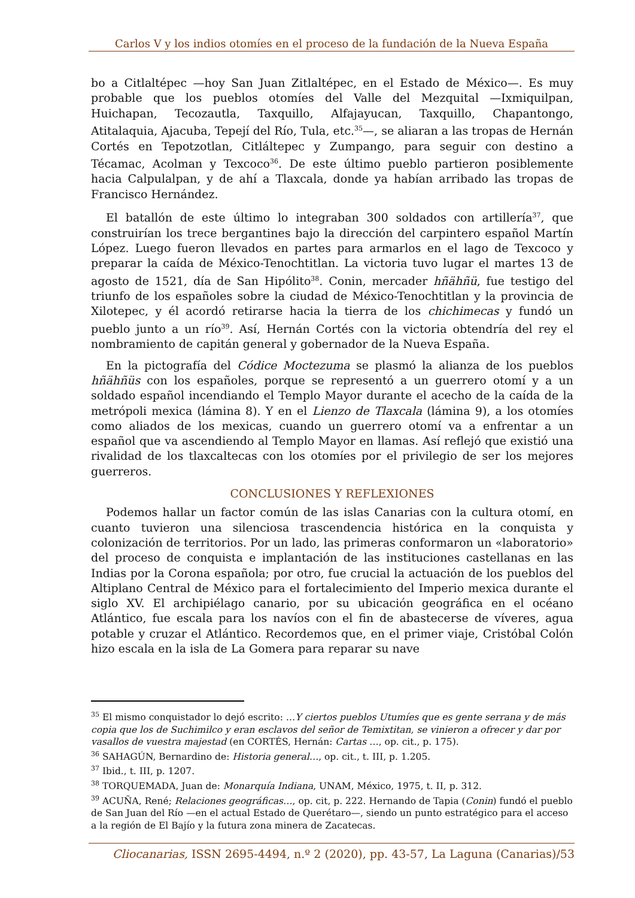Carlos V y los indios otomíes en el proceso de la fundación de la Nueva España
bo a Citlaltépec —hoy San Juan Zitlaltépec, en el Estado de México—. Es muy probable que los pueblos otomíes del Valle del Mezquital —Ixmiquilpan, Huichapan, Tecozautla, Taxquillo, Alfajayucan, Taxquillo, Chapantongo, Atitalaquia, Ajacuba, Tepejí del Río, Tula, etc.<sup>35</sup>—, se aliaran a las tropas de Hernán Cortés en Tepotzotlan, Citláltepec y Zumpango, para seguir con destino a Técamac, Acolman y Texcoco<sup>36</sup>. De este último pueblo partieron posiblemente hacia Calpulalpan, y de ahí a Tlaxcala, donde ya habían arribado las tropas de Francisco Hernández.
El batallón de este último lo integraban 300 soldados con artillería<sup>37</sup>, que construirían los trece bergantines bajo la dirección del carpintero español Martín López. Luego fueron llevados en partes para armarlos en el lago de Texcoco y preparar la caída de México-Tenochtitlan. La victoria tuvo lugar el martes 13 de agosto de 1521, día de San Hipólito<sup>38</sup>. Conin, mercader hñähñü, fue testigo del triunfo de los españoles sobre la ciudad de México-Tenochtitlan y la provincia de Xilotepec, y él acordó retirarse hacia la tierra de los chichimecas y fundó un pueblo junto a un río<sup>39</sup>. Así, Hernán Cortés con la victoria obtendría del rey el nombramiento de capitán general y gobernador de la Nueva España.
En la pictografía del Códice Moctezuma se plasmó la alianza de los pueblos hñähñüs con los españoles, porque se representó a un guerrero otomí y a un soldado español incendiando el Templo Mayor durante el acecho de la caída de la metrópoli mexica (lámina 8). Y en el Lienzo de Tlaxcala (lámina 9), a los otomíes como aliados de los mexicas, cuando un guerrero otomí va a enfrentar a un español que va ascendiendo al Templo Mayor en llamas. Así reflejó que existió una rivalidad de los tlaxcaltecas con los otomíes por el privilegio de ser los mejores guerreros.
CONCLUSIONES Y REFLEXIONES
Podemos hallar un factor común de las islas Canarias con la cultura otomí, en cuanto tuvieron una silenciosa trascendencia histórica en la conquista y colonización de territorios. Por un lado, las primeras conformaron un «laboratorio» del proceso de conquista e implantación de las instituciones castellanas en las Indias por la Corona española; por otro, fue crucial la actuación de los pueblos del Altiplano Central de México para el fortalecimiento del Imperio mexica durante el siglo XV. El archipiélago canario, por su ubicación geográfica en el océano Atlántico, fue escala para los navíos con el fin de abastecerse de víveres, agua potable y cruzar el Atlántico. Recordemos que, en el primer viaje, Cristóbal Colón hizo escala en la isla de La Gomera para reparar su nave
<sup>35</sup> El mismo conquistador lo dejó escrito: …Y ciertos pueblos Utumíes que es gente serrana y de más copia que los de Suchimilco y eran esclavos del señor de Temixtitan, se vinieron a ofrecer y dar por vasallos de vuestra majestad (en CORTÉS, Hernán: Cartas …, op. cit., p. 175).
<sup>36</sup> SAHAGÚN, Bernardino de: Historia general…, op. cit., t. III, p. 1.205.
<sup>37</sup> Ibid., t. III, p. 1207.
<sup>38</sup> TORQUEMADA, Juan de: Monarquía Indiana, UNAM, México, 1975, t. II, p. 312.
<sup>39</sup> ACUÑA, René; Relaciones geográficas…, op. cit, p. 222. Hernando de Tapia (Conin) fundó el pueblo de San Juan del Río —en el actual Estado de Querétaro—, siendo un punto estratégico para el acceso a la región de El Bajío y la futura zona minera de Zacatecas.
Cliocanarias, ISSN 2695-4494, n.º 2 (2020), pp. 43-57, La Laguna (Canarias)/53